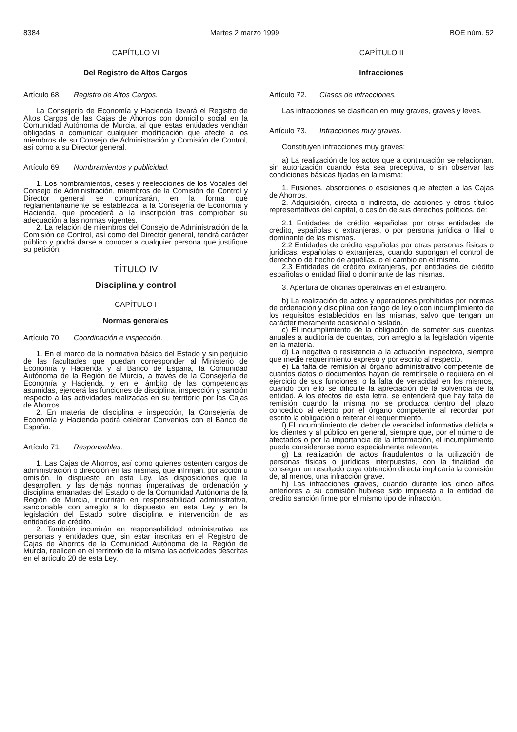8384 Martes 2 marzo 1999 BOE núm. 52
CAPÍTULO VI
Del Registro de Altos Cargos
Artículo 68. Registro de Altos Cargos.
La Consejería de Economía y Hacienda llevará el Registro de Altos Cargos de las Cajas de Ahorros con domicilio social en la Comunidad Autónoma de Murcia, al que estas entidades vendrán obligadas a comunicar cualquier modificación que afecte a los miembros de su Consejo de Administración y Comisión de Control, así como a su Director general.
Artículo 69. Nombramientos y publicidad.
1. Los nombramientos, ceses y reelecciones de los Vocales del Consejo de Administración, miembros de la Comisión de Control y Director general se comunicarán, en la forma que reglamentariamente se establezca, a la Consejería de Economía y Hacienda, que procederá a la inscripción tras comprobar su adecuación a las normas vigentes.
2. La relación de miembros del Consejo de Administración de la Comisión de Control, así como del Director general, tendrá carácter público y podrá darse a conocer a cualquier persona que justifique su petición.
TÍTULO IV
Disciplina y control
CAPÍTULO I
Normas generales
Artículo 70. Coordinación e inspección.
1. En el marco de la normativa básica del Estado y sin perjuicio de las facultades que puedan corresponder al Ministerio de Economía y Hacienda y al Banco de España, la Comunidad Autónoma de la Región de Murcia, a través de la Consejería de Economía y Hacienda, y en el ámbito de las competencias asumidas, ejercerá las funciones de disciplina, inspección y sanción respecto a las actividades realizadas en su territorio por las Cajas de Ahorros.
2. En materia de disciplina e inspección, la Consejería de Economía y Hacienda podrá celebrar Convenios con el Banco de España.
Artículo 71. Responsables.
1. Las Cajas de Ahorros, así como quienes ostenten cargos de administración o dirección en las mismas, que infrinjan, por acción u omisión, lo dispuesto en esta Ley, las disposiciones que la desarrollen, y las demás normas imperativas de ordenación y disciplina emanadas del Estado o de la Comunidad Autónoma de la Región de Murcia, incurrirán en responsabilidad administrativa, sancionable con arreglo a lo dispuesto en esta Ley y en la legislación del Estado sobre disciplina e intervención de las entidades de crédito.
2. También incurrirán en responsabilidad administrativa las personas y entidades que, sin estar inscritas en el Registro de Cajas de Ahorros de la Comunidad Autónoma de la Región de Murcia, realicen en el territorio de la misma las actividades descritas en el artículo 20 de esta Ley.
CAPÍTULO II
Infracciones
Artículo 72. Clases de infracciones.
Las infracciones se clasifican en muy graves, graves y leves.
Artículo 73. Infracciones muy graves.
Constituyen infracciones muy graves:
a) La realización de los actos que a continuación se relacionan, sin autorización cuando ésta sea preceptiva, o sin observar las condiciones básicas fijadas en la misma:
1. Fusiones, absorciones o escisiones que afecten a las Cajas de Ahorros.
2. Adquisición, directa o indirecta, de acciones y otros títulos representativos del capital, o cesión de sus derechos políticos, de:
2.1 Entidades de crédito españolas por otras entidades de crédito, españolas o extranjeras, o por persona jurídica o filial o dominante de las mismas.
2.2 Entidades de crédito españolas por otras personas físicas o jurídicas, españolas o extranjeras, cuando supongan el control de derecho o de hecho de aquéllas, o el cambio en el mismo.
2.3 Entidades de crédito extranjeras, por entidades de crédito españolas o entidad filial o dominante de las mismas.
3. Apertura de oficinas operativas en el extranjero.
b) La realización de actos y operaciones prohibidas por normas de ordenación y disciplina con rango de ley o con incumplimiento de los requisitos establecidos en las mismas, salvo que tengan un carácter meramente ocasional o aislado.
c) El incumplimiento de la obligación de someter sus cuentas anuales a auditoría de cuentas, con arreglo a la legislación vigente en la materia.
d) La negativa o resistencia a la actuación inspectora, siempre que medie requerimiento expreso y por escrito al respecto.
e) La falta de remisión al órgano administrativo competente de cuantos datos o documentos hayan de remitírsele o requiera en el ejercicio de sus funciones, o la falta de veracidad en los mismos, cuando con ello se dificulte la apreciación de la solvencia de la entidad. A los efectos de esta letra, se entenderá que hay falta de remisión cuando la misma no se produzca dentro del plazo concedido al efecto por el órgano competente al recordar por escrito la obligación o reiterar el requerimiento.
f) El incumplimiento del deber de veracidad informativa debida a los clientes y al público en general, siempre que, por el número de afectados o por la importancia de la información, el incumplimiento pueda considerarse como especialmente relevante.
g) La realización de actos fraudulentos o la utilización de personas físicas o jurídicas interpuestas, con la finalidad de conseguir un resultado cuya obtención directa implicaría la comisión de, al menos, una infracción grave.
h) Las infracciones graves, cuando durante los cinco años anteriores a su comisión hubiese sido impuesta a la entidad de crédito sanción firme por el mismo tipo de infracción.